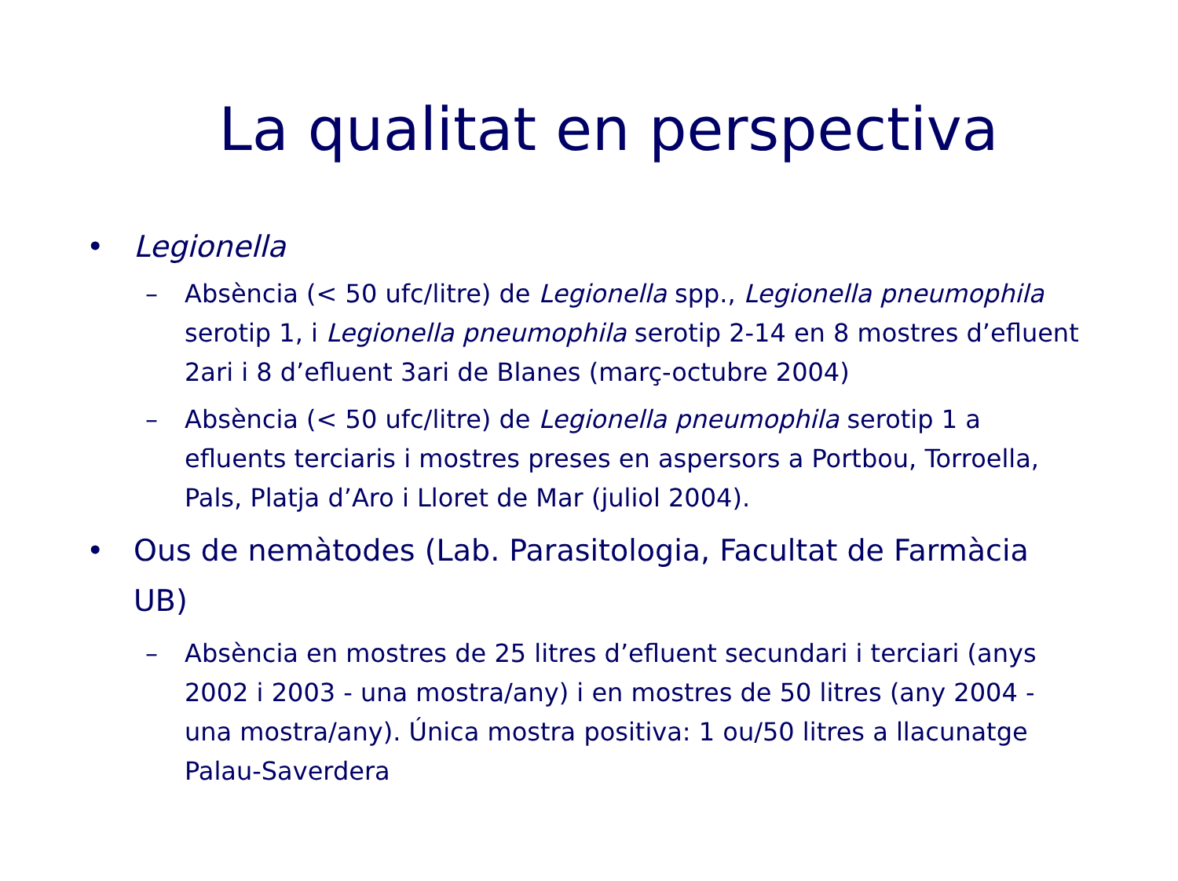La qualitat en perspectiva
• Legionella
– Absència (< 50 ufc/litre) de Legionella spp., Legionella pneumophila serotip 1, i Legionella pneumophila serotip 2-14 en 8 mostres d’efluent 2ari i 8 d’efluent 3ari de Blanes (març-octubre 2004)
– Absència (< 50 ufc/litre) de Legionella pneumophila serotip 1 a efluents terciaris i mostres preses en aspersors a Portbou, Torroella, Pals, Platja d’Aro i Lloret de Mar (juliol 2004).
• Ous de nemàtodes (Lab. Parasitologia, Facultat de Farmàcia UB)
– Absència en mostres de 25 litres d’efluent secundari i terciari (anys 2002 i 2003 - una mostra/any) i en mostres de 50 litres (any 2004 - una mostra/any). Única mostra positiva: 1 ou/50 litres a llacunatge Palau-Saverdera